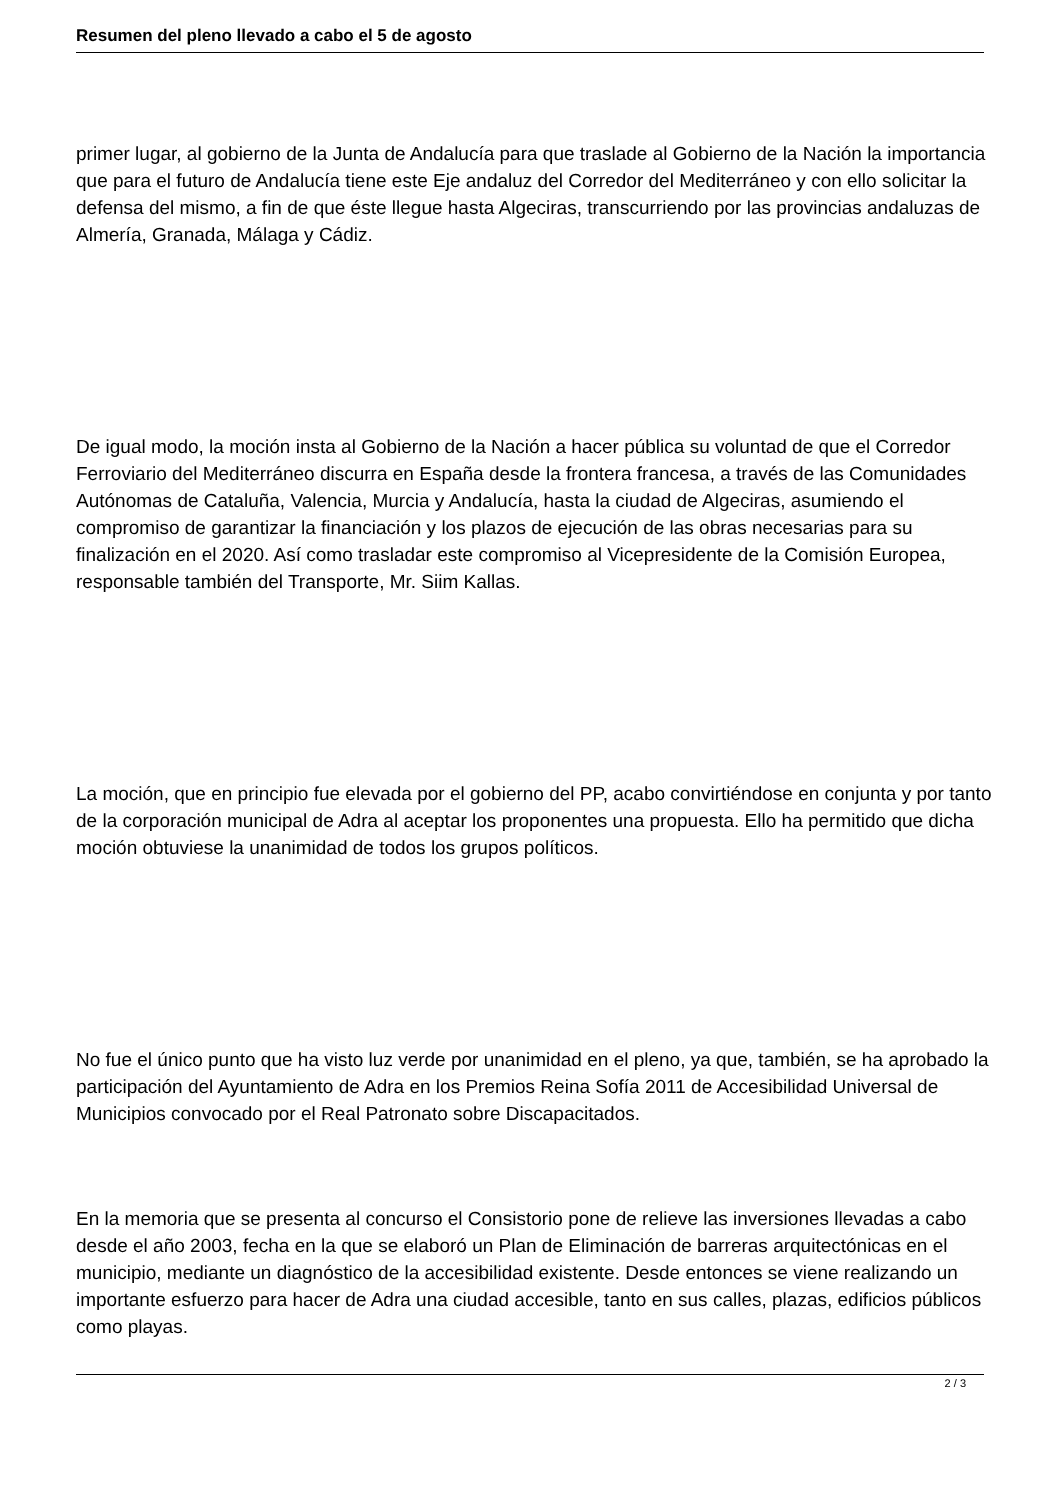Resumen del pleno llevado a cabo el 5 de agosto
primer lugar, al gobierno de la Junta de Andalucía para que traslade al Gobierno de la Nación la importancia que para el futuro de Andalucía tiene este Eje andaluz del Corredor del Mediterráneo y con ello solicitar la defensa del mismo, a fin de que éste llegue hasta Algeciras, transcurriendo por las provincias andaluzas de Almería, Granada, Málaga y Cádiz.
De igual modo, la moción insta al Gobierno de la Nación a hacer pública su voluntad de que el Corredor Ferroviario del Mediterráneo discurra en España desde la frontera francesa, a través de las Comunidades Autónomas de Cataluña, Valencia, Murcia y Andalucía, hasta la ciudad de Algeciras, asumiendo el compromiso de garantizar la financiación y los plazos de ejecución de las obras necesarias para su finalización en el 2020. Así como trasladar este compromiso al Vicepresidente de la Comisión Europea, responsable también del Transporte, Mr. Siim Kallas.
La moción, que en principio fue elevada por el gobierno del PP, acabo convirtiéndose en conjunta y por tanto de la corporación municipal de Adra al aceptar los proponentes una propuesta. Ello ha permitido que dicha moción obtuviese la unanimidad de todos los grupos políticos.
No fue el único punto que ha visto luz verde por unanimidad en el pleno, ya que, también, se ha aprobado la participación del Ayuntamiento de Adra en los Premios Reina Sofía 2011 de Accesibilidad Universal de Municipios convocado por el Real Patronato sobre Discapacitados.
En la memoria que se presenta al concurso el Consistorio pone de relieve las inversiones llevadas a cabo desde el año 2003, fecha en la que se elaboró un Plan de Eliminación de barreras arquitectónicas en el municipio, mediante un diagnóstico de la accesibilidad existente. Desde entonces se viene realizando un importante esfuerzo para hacer de Adra una ciudad accesible, tanto en sus calles, plazas, edificios públicos como playas.
2 / 3